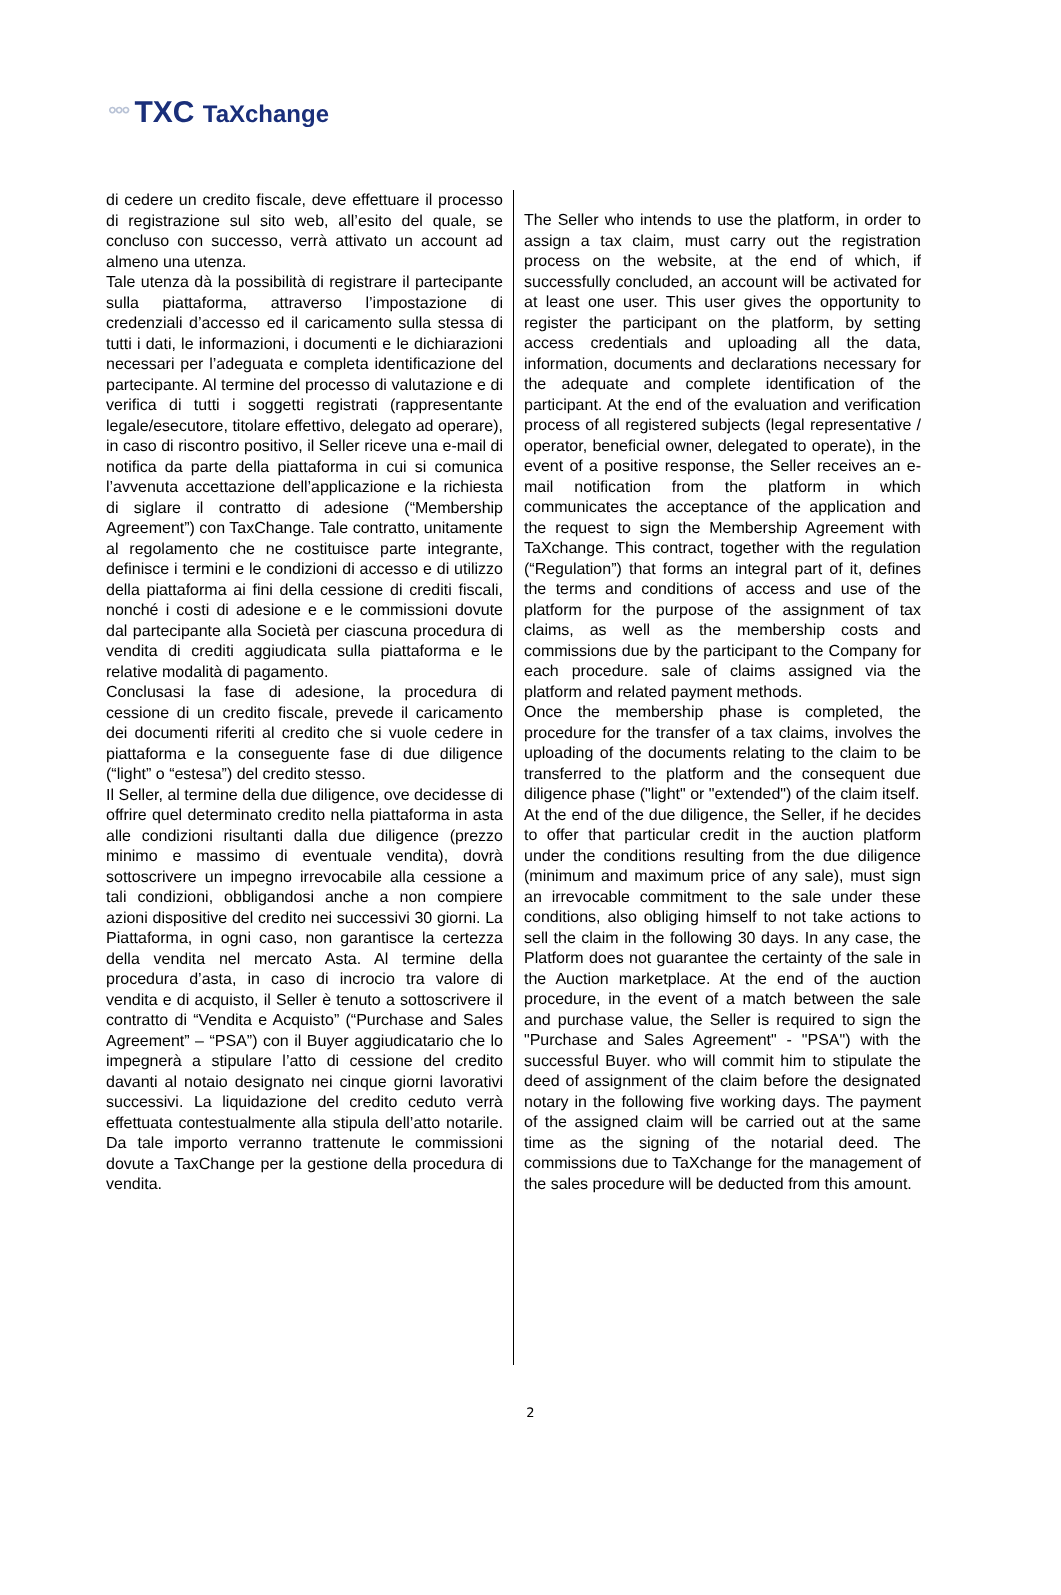°°° TXC TaXchange
di cedere un credito fiscale, deve effettuare il processo di registrazione sul sito web, all’esito del quale, se concluso con successo, verrà attivato un account ad almeno una utenza.
Tale utenza dà la possibilità di registrare il partecipante sulla piattaforma, attraverso l’impostazione di credenziali d’accesso ed il caricamento sulla stessa di tutti i dati, le informazioni, i documenti e le dichiarazioni necessari per l’adeguata e completa identificazione del partecipante. Al termine del processo di valutazione e di verifica di tutti i soggetti registrati (rappresentante legale/esecutore, titolare effettivo, delegato ad operare), in caso di riscontro positivo, il Seller riceve una e-mail di notifica da parte della piattaforma in cui si comunica l’avvenuta accettazione dell’applicazione e la richiesta di siglare il contratto di adesione (“Membership Agreement”) con TaxChange. Tale contratto, unitamente al regolamento che ne costituisce parte integrante, definisce i termini e le condizioni di accesso e di utilizzo della piattaforma ai fini della cessione di crediti fiscali, nonché i costi di adesione e e le commissioni dovute dal partecipante alla Società per ciascuna procedura di vendita di crediti aggiudicata sulla piattaforma e le relative modalità di pagamento.
Conclusasi la fase di adesione, la procedura di cessione di un credito fiscale, prevede il caricamento dei documenti riferiti al credito che si vuole cedere in piattaforma e la conseguente fase di due diligence (“light” o “estesa”) del credito stesso.
Il Seller, al termine della due diligence, ove decidesse di offrire quel determinato credito nella piattaforma in asta alle condizioni risultanti dalla due diligence (prezzo minimo e massimo di eventuale vendita), dovrà sottoscrivere un impegno irrevocabile alla cessione a tali condizioni, obbligandosi anche a non compiere azioni dispositive del credito nei successivi 30 giorni. La Piattaforma, in ogni caso, non garantisce la certezza della vendita nel mercato Asta. Al termine della procedura d’asta, in caso di incrocio tra valore di vendita e di acquisto, il Seller è tenuto a sottoscrivere il contratto di “Vendita e Acquisto” (“Purchase and Sales Agreement” – “PSA”) con il Buyer aggiudicatario che lo impegnerà a stipulare l’atto di cessione del credito davanti al notaio designato nei cinque giorni lavorativi successivi. La liquidazione del credito ceduto verrà effettuata contestualmente alla stipula dell’atto notarile. Da tale importo verranno trattenute le commissioni dovute a TaxChange per la gestione della procedura di vendita.
The Seller who intends to use the platform, in order to assign a tax claim, must carry out the registration process on the website, at the end of which, if successfully concluded, an account will be activated for at least one user. This user gives the opportunity to register the participant on the platform, by setting access credentials and uploading all the data, information, documents and declarations necessary for the adequate and complete identification of the participant. At the end of the evaluation and verification process of all registered subjects (legal representative / operator, beneficial owner, delegated to operate), in the event of a positive response, the Seller receives an e-mail notification from the platform in which communicates the acceptance of the application and the request to sign the Membership Agreement with TaXchange. This contract, together with the regulation (“Regulation”) that forms an integral part of it, defines the terms and conditions of access and use of the platform for the purpose of the assignment of tax claims, as well as the membership costs and commissions due by the participant to the Company for each procedure. sale of claims assigned via the platform and related payment methods.
Once the membership phase is completed, the procedure for the transfer of a tax claims, involves the uploading of the documents relating to the claim to be transferred to the platform and the consequent due diligence phase ("light" or "extended") of the claim itself.
At the end of the due diligence, the Seller, if he decides to offer that particular credit in the auction platform under the conditions resulting from the due diligence (minimum and maximum price of any sale), must sign an irrevocable commitment to the sale under these conditions, also obliging himself to not take actions to sell the claim in the following 30 days. In any case, the Platform does not guarantee the certainty of the sale in the Auction marketplace. At the end of the auction procedure, in the event of a match between the sale and purchase value, the Seller is required to sign the "Purchase and Sales Agreement" - "PSA") with the successful Buyer. who will commit him to stipulate the deed of assignment of the claim before the designated notary in the following five working days. The payment of the assigned claim will be carried out at the same time as the signing of the notarial deed. The commissions due to TaXchange for the management of the sales procedure will be deducted from this amount.
2